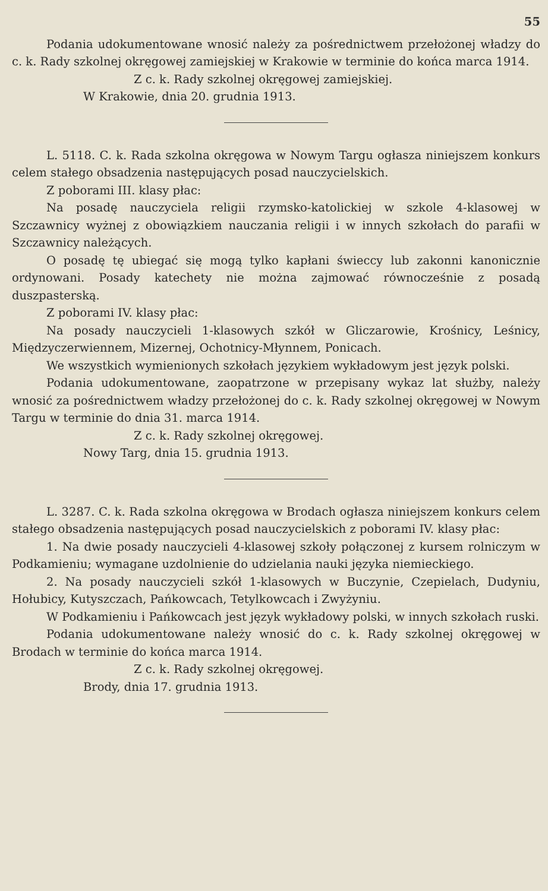55
Podania udokumentowane wnosić należy za pośrednictwem przełożonej władzy do c. k. Rady szkolnej okręgowej zamiejskiej w Krakowie w terminie do końca marca 1914.
Z c. k. Rady szkolnej okręgowej zamiejskiej.
W Krakowie, dnia 20. grudnia 1913.
L. 5118. C. k. Rada szkolna okręgowa w Nowym Targu ogłasza niniejszem konkurs celem stałego obsadzenia następujących posad nauczycielskich.
Z poborami III. klasy płac:
Na posadę nauczyciela religii rzymsko-katolickiej w szkole 4-klasowej w Szczawnicy wyżnej z obowiązkiem nauczania religii i w innych szkołach do parafii w Szczawnicy należących.
O posadę tę ubiegać się mogą tylko kapłani świeccy lub zakonni kanonicznie ordynowani. Posady katechety nie można zajmować równocześnie z posadą duszpasterską.
Z poborami IV. klasy płac:
Na posady nauczycieli 1-klasowych szkół w Gliczarowie, Krośnicy, Leśnicy, Międzyczerwiennem, Mizernej, Ochotnicy-Młynnem, Ponicach.
We wszystkich wymienionych szkołach językiem wykładowym jest język polski.
Podania udokumentowane, zaopatrzone w przepisany wykaz lat służby, należy wnosić za pośrednictwem władzy przełożonej do c. k. Rady szkolnej okręgowej w Nowym Targu w terminie do dnia 31. marca 1914.
Z c. k. Rady szkolnej okręgowej.
Nowy Targ, dnia 15. grudnia 1913.
L. 3287. C. k. Rada szkolna okręgowa w Brodach ogłasza niniejszem konkurs celem stałego obsadzenia następujących posad nauczycielskich z poborami IV. klasy płac:
1. Na dwie posady nauczycieli 4-klasowej szkoły połączonej z kursem rolniczym w Podkamieniu; wymagane uzdolnienie do udzielania nauki języka niemieckiego.
2. Na posady nauczycieli szkół 1-klasowych w Buczynie, Czepielach, Dudyniu, Hołubicy, Kutyszczach, Pańkowcach, Tetylkowcach i Zwyżyniu.
W Podkamieniu i Pańkowcach jest język wykładowy polski, w innych szkołach ruski.
Podania udokumentowane należy wnosić do c. k. Rady szkolnej okręgowej w Brodach w terminie do końca marca 1914.
Z c. k. Rady szkolnej okręgowej.
Brody, dnia 17. grudnia 1913.